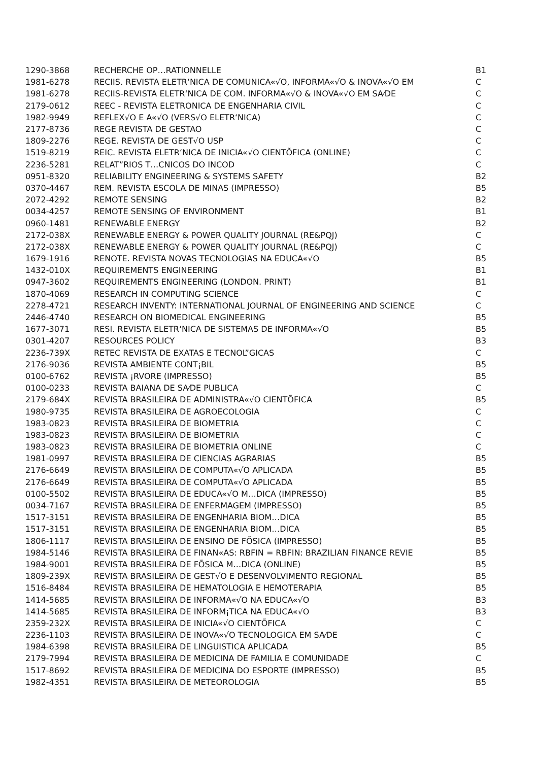| 1290-3868 | RECHERCHE OP…RATIONNELLE | B1 |
| 1981-6278 | RECIIS. REVISTA ELETR‘NICA DE COMUNICA«√O, INFORMA«√O & INOVA«√O EM | C |
| 1981-6278 | RECIIS-REVISTA ELETR‘NICA DE COM. INFORMA«√O & INOVA«√O EM SA⁄DE | C |
| 2179-0612 | REEC - REVISTA ELETRONICA DE ENGENHARIA CIVIL | C |
| 1982-9949 | REFLEX√O E A«√O (VERS√O ELETR‘NICA) | C |
| 2177-8736 | REGE REVISTA DE GESTAO | C |
| 1809-2276 | REGE. REVISTA DE GEST√O USP | C |
| 1519-8219 | REIC. REVISTA ELETR‘NICA DE INICIA«√O CIENTÕFICA (ONLINE) | C |
| 2236-5281 | RELAT”RIOS T…CNICOS DO INCOD | C |
| 0951-8320 | RELIABILITY ENGINEERING & SYSTEMS SAFETY | B2 |
| 0370-4467 | REM. REVISTA ESCOLA DE MINAS (IMPRESSO) | B5 |
| 2072-4292 | REMOTE SENSING | B2 |
| 0034-4257 | REMOTE SENSING OF ENVIRONMENT | B1 |
| 0960-1481 | RENEWABLE ENERGY | B2 |
| 2172-038X | RENEWABLE ENERGY & POWER QUALITY JOURNAL (RE&PQJ) | C |
| 2172-038X | RENEWABLE ENERGY & POWER QUALITY JOURNAL (RE&PQJ) | C |
| 1679-1916 | RENOTE. REVISTA NOVAS TECNOLOGIAS NA EDUCA«√O | B5 |
| 1432-010X | REQUIREMENTS ENGINEERING | B1 |
| 0947-3602 | REQUIREMENTS ENGINEERING (LONDON. PRINT) | B1 |
| 1870-4069 | RESEARCH IN COMPUTING SCIENCE | C |
| 2278-4721 | RESEARCH INVENTY: INTERNATIONAL JOURNAL OF ENGINEERING AND SCIENCE | C |
| 2446-4740 | RESEARCH ON BIOMEDICAL ENGINEERING | B5 |
| 1677-3071 | RESI. REVISTA ELETR‘NICA DE SISTEMAS DE INFORMA«√O | B5 |
| 0301-4207 | RESOURCES POLICY | B3 |
| 2236-739X | RETEC REVISTA DE EXATAS E TECNOL”GICAS | C |
| 2176-9036 | REVISTA AMBIENTE CONT¡BIL | B5 |
| 0100-6762 | REVISTA ¡RVORE (IMPRESSO) | B5 |
| 0100-0233 | REVISTA BAIANA DE SA⁄DE PUBLICA | C |
| 2179-684X | REVISTA BRASILEIRA DE ADMINISTRA«√O CIENTÕFICA | B5 |
| 1980-9735 | REVISTA BRASILEIRA DE AGROECOLOGIA | C |
| 1983-0823 | REVISTA BRASILEIRA DE BIOMETRIA | C |
| 1983-0823 | REVISTA BRASILEIRA DE BIOMETRIA | C |
| 1983-0823 | REVISTA BRASILEIRA DE BIOMETRIA ONLINE | C |
| 1981-0997 | REVISTA BRASILEIRA DE CIENCIAS AGRARIAS | B5 |
| 2176-6649 | REVISTA BRASILEIRA DE COMPUTA«√O APLICADA | B5 |
| 2176-6649 | REVISTA BRASILEIRA DE COMPUTA«√O APLICADA | B5 |
| 0100-5502 | REVISTA BRASILEIRA DE EDUCA«√O M…DICA (IMPRESSO) | B5 |
| 0034-7167 | REVISTA BRASILEIRA DE ENFERMAGEM (IMPRESSO) | B5 |
| 1517-3151 | REVISTA BRASILEIRA DE ENGENHARIA BIOM…DICA | B5 |
| 1517-3151 | REVISTA BRASILEIRA DE ENGENHARIA BIOM…DICA | B5 |
| 1806-1117 | REVISTA BRASILEIRA DE ENSINO DE FÕSICA (IMPRESSO) | B5 |
| 1984-5146 | REVISTA BRASILEIRA DE FINAN«AS: RBFIN = RBFIN: BRAZILIAN FINANCE REVIE | B5 |
| 1984-9001 | REVISTA BRASILEIRA DE FÕSICA M…DICA (ONLINE) | B5 |
| 1809-239X | REVISTA BRASILEIRA DE GEST√O E DESENVOLVIMENTO REGIONAL | B5 |
| 1516-8484 | REVISTA BRASILEIRA DE HEMATOLOGIA E HEMOTERAPIA | B5 |
| 1414-5685 | REVISTA BRASILEIRA DE INFORMA«√O NA EDUCA«√O | B3 |
| 1414-5685 | REVISTA BRASILEIRA DE INFORM¡TICA NA EDUCA«√O | B3 |
| 2359-232X | REVISTA BRASILEIRA DE INICIA«√O CIENTÕFICA | C |
| 2236-1103 | REVISTA BRASILEIRA DE INOVA«√O TECNOLOGICA EM SA⁄DE | C |
| 1984-6398 | REVISTA BRASILEIRA DE LINGUISTICA APLICADA | B5 |
| 2179-7994 | REVISTA BRASILEIRA DE MEDICINA DE FAMILIA E COMUNIDADE | C |
| 1517-8692 | REVISTA BRASILEIRA DE MEDICINA DO ESPORTE (IMPRESSO) | B5 |
| 1982-4351 | REVISTA BRASILEIRA DE METEOROLOGIA | B5 |